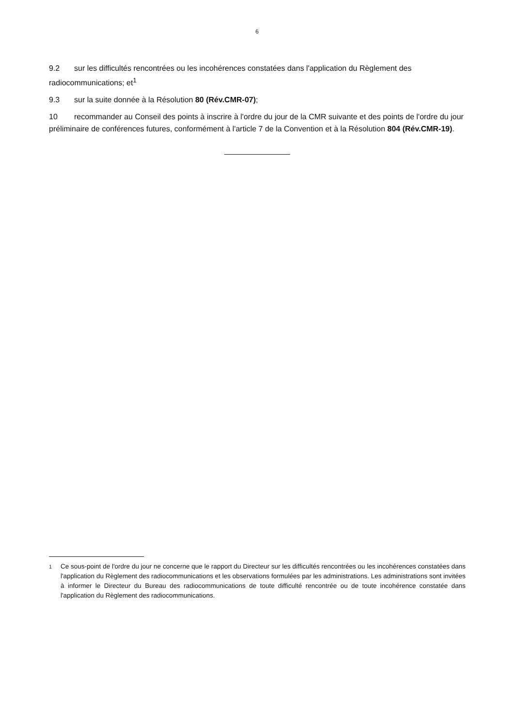6
9.2 sur les difficultés rencontrées ou les incohérences constatées dans l'application du Règlement des radiocommunications; et<sup>1</sup>
9.3 sur la suite donnée à la Résolution 80 (Rév.CMR-07);
10 recommander au Conseil des points à inscrire à l'ordre du jour de la CMR suivante et des points de l'ordre du jour préliminaire de conférences futures, conformément à l'article 7 de la Convention et à la Résolution 804 (Rév.CMR-19).
<sup>1</sup> Ce sous-point de l'ordre du jour ne concerne que le rapport du Directeur sur les difficultés rencontrées ou les incohérences constatées dans l'application du Règlement des radiocommunications et les observations formulées par les administrations. Les administrations sont invitées à informer le Directeur du Bureau des radiocommunications de toute difficulté rencontrée ou de toute incohérence constatée dans l'application du Règlement des radiocommunications.